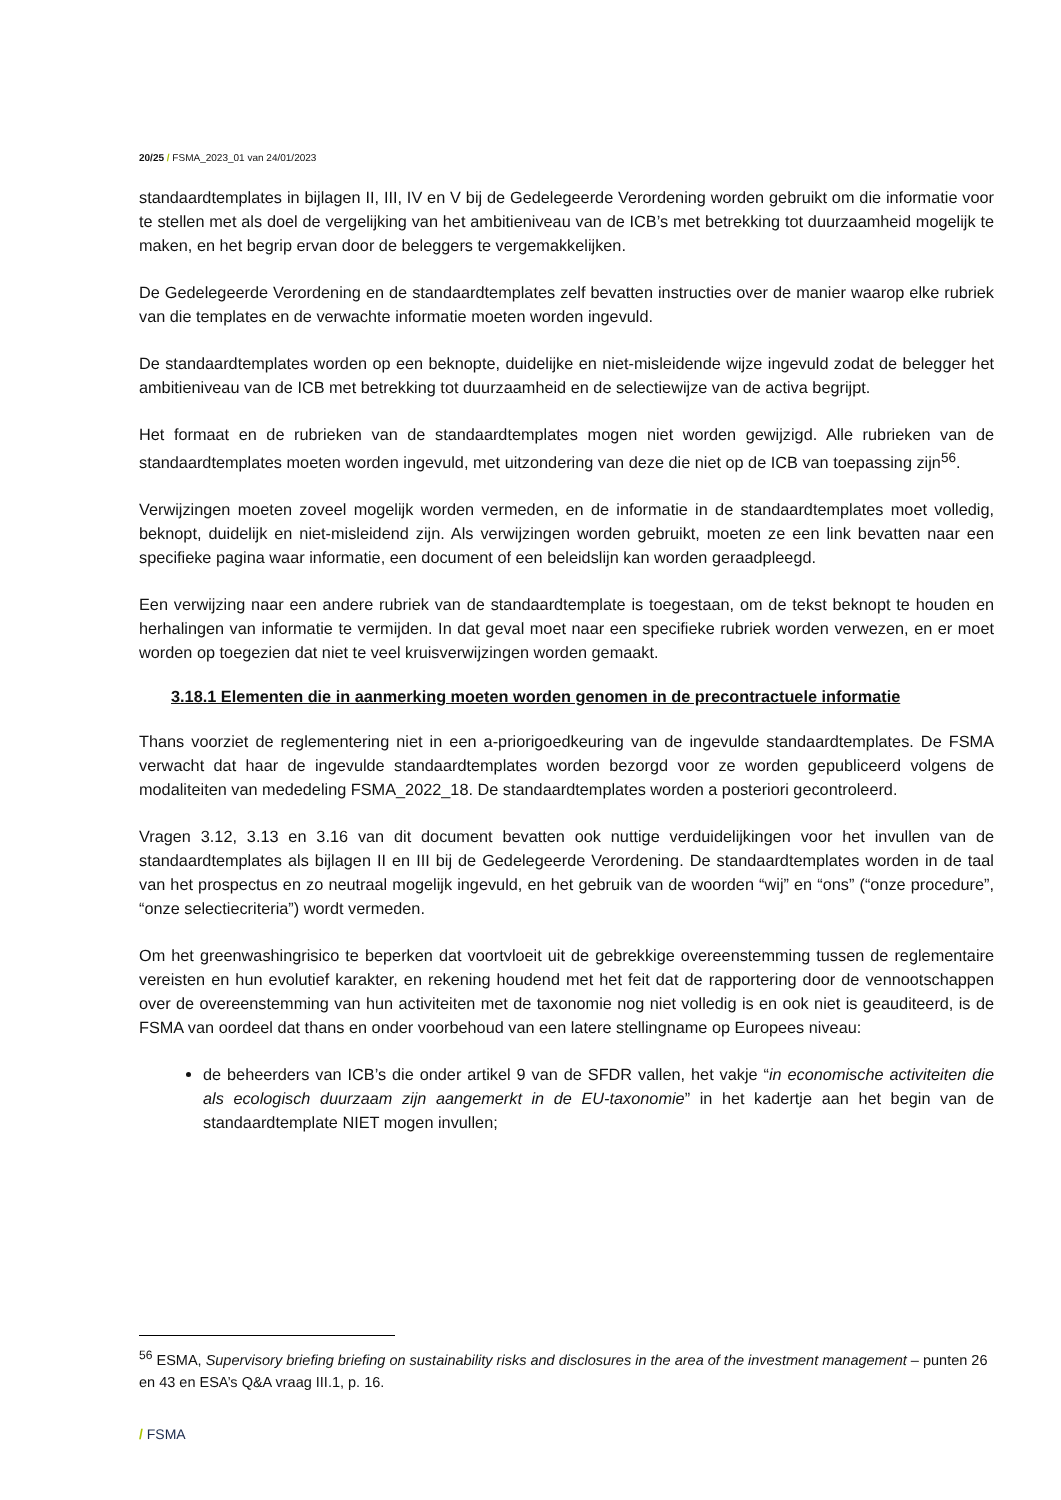20/25 / FSMA_2023_01 van 24/01/2023
standaardtemplates in bijlagen II, III, IV en V bij de Gedelegeerde Verordening worden gebruikt om die informatie voor te stellen met als doel de vergelijking van het ambitieniveau van de ICB’s met betrekking tot duurzaamheid mogelijk te maken, en het begrip ervan door de beleggers te vergemakkelijken.
De Gedelegeerde Verordening en de standaardtemplates zelf bevatten instructies over de manier waarop elke rubriek van die templates en de verwachte informatie moeten worden ingevuld.
De standaardtemplates worden op een beknopte, duidelijke en niet-misleidende wijze ingevuld zodat de belegger het ambitieniveau van de ICB met betrekking tot duurzaamheid en de selectiewijze van de activa begrijpt.
Het formaat en de rubrieken van de standaardtemplates mogen niet worden gewijzigd. Alle rubrieken van de standaardtemplates moeten worden ingevuld, met uitzondering van deze die niet op de ICB van toepassing zijn<sup>56</sup>.
Verwijzingen moeten zoveel mogelijk worden vermeden, en de informatie in de standaardtemplates moet volledig, beknopt, duidelijk en niet-misleidend zijn. Als verwijzingen worden gebruikt, moeten ze een link bevatten naar een specifieke pagina waar informatie, een document of een beleidslijn kan worden geraadpleegd.
Een verwijzing naar een andere rubriek van de standaardtemplate is toegestaan, om de tekst beknopt te houden en herhalingen van informatie te vermijden. In dat geval moet naar een specifieke rubriek worden verwezen, en er moet worden op toegezien dat niet te veel kruisverwijzingen worden gemaakt.
3.18.1 Elementen die in aanmerking moeten worden genomen in de precontractuele informatie
Thans voorziet de reglementering niet in een a-priorigoedkeuring van de ingevulde standaardtemplates. De FSMA verwacht dat haar de ingevulde standaardtemplates worden bezorgd voor ze worden gepubliceerd volgens de modaliteiten van mededeling FSMA_2022_18. De standaardtemplates worden a posteriori gecontroleerd.
Vragen 3.12, 3.13 en 3.16 van dit document bevatten ook nuttige verduidelijkingen voor het invullen van de standaardtemplates als bijlagen II en III bij de Gedelegeerde Verordening. De standaardtemplates worden in de taal van het prospectus en zo neutraal mogelijk ingevuld, en het gebruik van de woorden “wij” en “ons” (“onze procedure”, “onze selectiecriteria”) wordt vermeden.
Om het greenwashingrisico te beperken dat voortvloeit uit de gebrekkige overeenstemming tussen de reglementaire vereisten en hun evolutief karakter, en rekening houdend met het feit dat de rapportering door de vennootschappen over de overeenstemming van hun activiteiten met de taxonomie nog niet volledig is en ook niet is geauditeerd, is de FSMA van oordeel dat thans en onder voorbehoud van een latere stellingname op Europees niveau:
de beheerders van ICB’s die onder artikel 9 van de SFDR vallen, het vakje “in economische activiteiten die als ecologisch duurzaam zijn aangemerkt in de EU-taxonomie” in het kadertje aan het begin van de standaardtemplate NIET mogen invullen;
<sup>56</sup> ESMA, Supervisory briefing briefing on sustainability risks and disclosures in the area of the investment management – punten 26 en 43 en ESA’s Q&A vraag III.1, p. 16.
/ FSMA